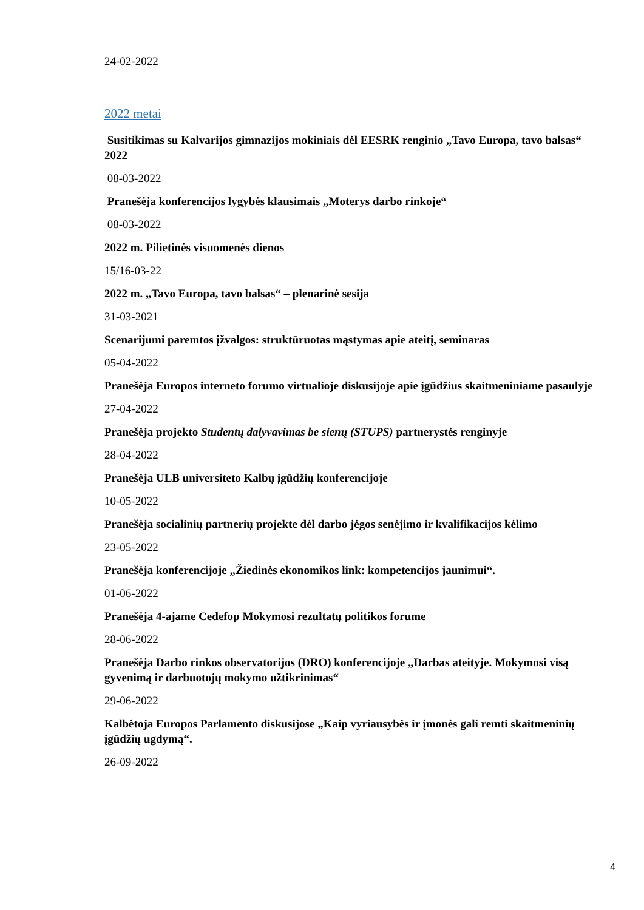24-02-2022
2022 metai
Susitikimas su Kalvarijos gimnazijos mokiniais dėl EESRK renginio „Tavo Europa, tavo balsas“ 2022
08-03-2022
Pranešėja konferencijos lygybės klausimais „Moterys darbo rinkoje“
08-03-2022
2022 m. Pilietinės visuomenės dienos
15/16-03-22
2022 m. „Tavo Europa, tavo balsas“ – plenarinė sesija
31-03-2021
Scenarijumi paremtos įžvalgos: struktūruotas mąstymas apie ateitį, seminaras
05-04-2022
Pranešėja Europos interneto forumo virtualioje diskusijoje apie įgūdžius skaitmeniniame pasaulyje
27-04-2022
Pranešėja projekto Studentų dalyvavimas be sienų (STUPS) partnerystės renginyje
28-04-2022
Pranešėja ULB universiteto Kalbų įgūdžių konferencijoje
10-05-2022
Pranešėja socialinių partnerių projekte dėl darbo jėgos senėjimo ir kvalifikacijos kėlimo
23-05-2022
Pranešėja konferencijoje „Žiedinės ekonomikos link: kompetencijos jaunimui“.
01-06-2022
Pranešėja 4-ajame Cedefop Mokymosi rezultatų politikos forume
28-06-2022
Pranešėja Darbo rinkos observatorijos (DRO) konferencijoje „Darbas ateityje. Mokymosi visą gyvenimą ir darbuotojų mokymo užtikrinimas“
29-06-2022
Kalbėtoja Europos Parlamento diskusijose „Kaip vyriausybės ir įmonės gali remti skaitmeninių įgūdžių ugdymą“.
26-09-2022
4